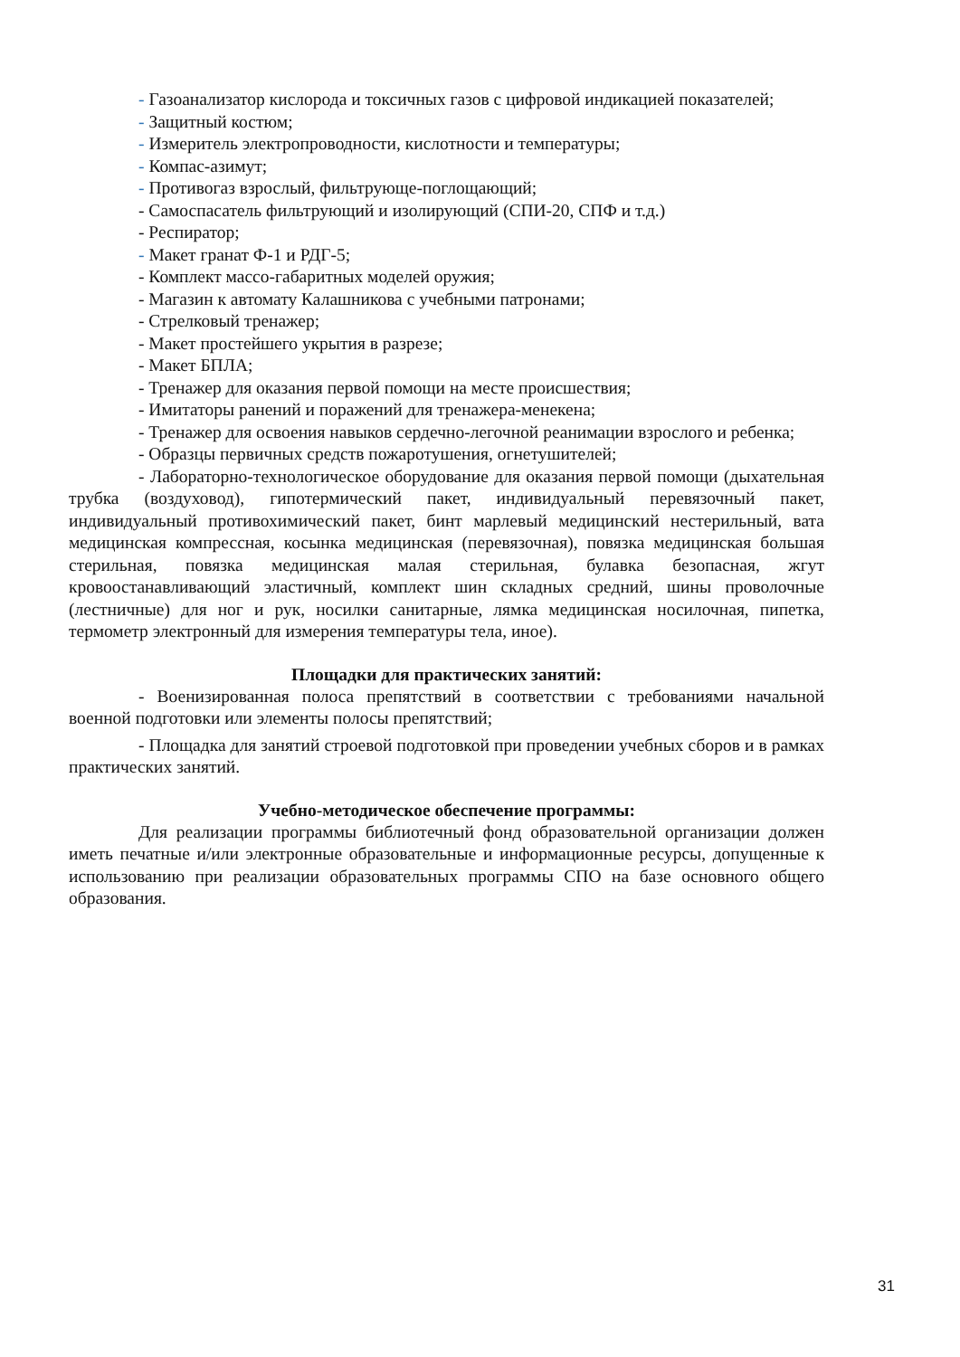- Газоанализатор кислорода и токсичных газов с цифровой индикацией показателей;
- Защитный костюм;
- Измеритель электропроводности, кислотности и температуры;
- Компас-азимут;
- Противогаз взрослый, фильтрующе-поглощающий;
- Самоспасатель фильтрующий и изолирующий (СПИ-20, СПФ и т.д.)
- Респиратор;
- Макет гранат Ф-1 и РДГ-5;
- Комплект массо-габаритных моделей оружия;
- Магазин к автомату Калашникова с учебными патронами;
- Стрелковый тренажер;
- Макет простейшего укрытия в разрезе;
- Макет БПЛА;
- Тренажер для оказания первой помощи на месте происшествия;
- Имитаторы ранений и поражений для тренажера-менекена;
- Тренажер для освоения навыков сердечно-легочной реанимации взрослого и ребенка;
- Образцы первичных средств пожаротушения, огнетушителей;
- Лабораторно-технологическое оборудование для оказания первой помощи (дыхательная трубка (воздуховод), гипотермический пакет, индивидуальный перевязочный пакет, индивидуальный противохимический пакет, бинт марлевый медицинский нестерильный, вата медицинская компрессная, косынка медицинская (перевязочная), повязка медицинская большая стерильная, повязка медицинская малая стерильная, булавка безопасная, жгут кровоостанавливающий эластичный, комплект шин складных средний, шины проволочные (лестничные) для ног и рук, носилки санитарные, лямка медицинская носилочная, пипетка, термометр электронный для измерения температуры тела, иное).
Площадки для практических занятий:
- Военизированная полоса препятствий в соответствии с требованиями начальной военной подготовки или элементы полосы препятствий;
- Площадка для занятий строевой подготовкой при проведении учебных сборов и в рамках практических занятий.
Учебно-методическое обеспечение программы:
Для реализации программы библиотечный фонд образовательной организации должен иметь печатные и/или электронные образовательные и информационные ресурсы, допущенные к использованию при реализации образовательных программы СПО на базе основного общего образования.
31